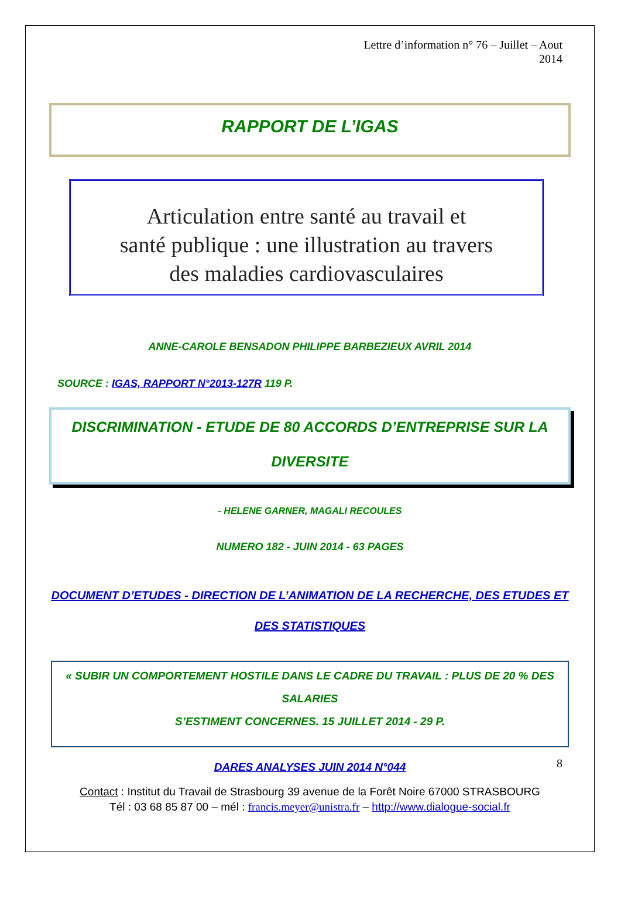Lettre d’information n° 76 – Juillet – Aout
2014
RAPPORT DE L’IGAS
Articulation entre santé au travail et
santé publique : une illustration au travers
des maladies cardiovasculaires
ANNE-CAROLE BENSADON PHILIPPE BARBEZIEUX AVRIL 2014
SOURCE : IGAS, RAPPORT N°2013-127R 119 P.
DISCRIMINATION - ETUDE DE 80 ACCORDS D’ENTREPRISE SUR LA
DIVERSITE
- HELENE GARNER, MAGALI RECOULES
NUMERO 182 - JUIN 2014 - 63 PAGES
DOCUMENT D’ETUDES - DIRECTION DE L’ANIMATION DE LA RECHERCHE, DES ETUDES ET
DES STATISTIQUES
« SUBIR UN COMPORTEMENT HOSTILE DANS LE CADRE DU TRAVAIL : PLUS DE 20 % DES SALARIES
S’ESTIMENT CONCERNES. 15 JUILLET 2014 - 29 P.
DARES ANALYSES JUIN 2014 N°044
8
Contact : Institut du Travail de Strasbourg 39 avenue de la Forêt Noire 67000 STRASBOURG
Tél : 03 68 85 87 00 – mél : francis.meyer@unistra.fr – http://www.dialogue-social.fr